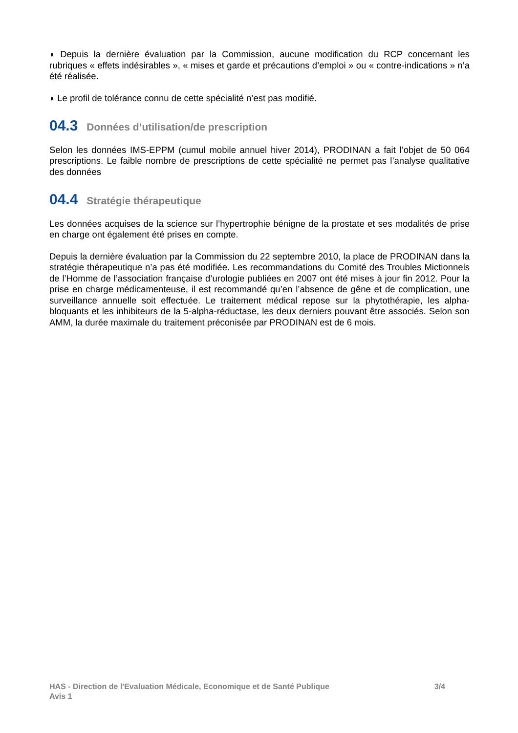◗ Depuis la dernière évaluation par la Commission, aucune modification du RCP concernant les rubriques « effets indésirables », « mises et garde et précautions d’emploi » ou « contre-indications » n’a été réalisée.
◗ Le profil de tolérance connu de cette spécialité n’est pas modifié.
04.3 Données d’utilisation/de prescription
Selon les données IMS-EPPM (cumul mobile annuel hiver 2014), PRODINAN a fait l’objet de 50 064 prescriptions. Le faible nombre de prescriptions de cette spécialité ne permet pas l’analyse qualitative des données
04.4 Stratégie thérapeutique
Les données acquises de la science sur l’hypertrophie bénigne de la prostate et ses modalités de prise en charge ont également été prises en compte.
Depuis la dernière évaluation par la Commission du 22 septembre 2010, la place de PRODINAN dans la stratégie thérapeutique n’a pas été modifiée. Les recommandations du Comité des Troubles Mictionnels de l’Homme de l’association française d’urologie publiées en 2007 ont été mises à jour fin 2012. Pour la prise en charge médicamenteuse, il est recommandé qu’en l’absence de gêne et de complication, une surveillance annuelle soit effectuée. Le traitement médical repose sur la phytothérapie, les alpha-bloquants et les inhibiteurs de la 5-alpha-réductase, les deux derniers pouvant être associés. Selon son AMM, la durée maximale du traitement préconisée par PRODINAN est de 6 mois.
3/4 HAS - Direction de l'Evaluation Médicale, Economique et de Santé Publique
Avis 1